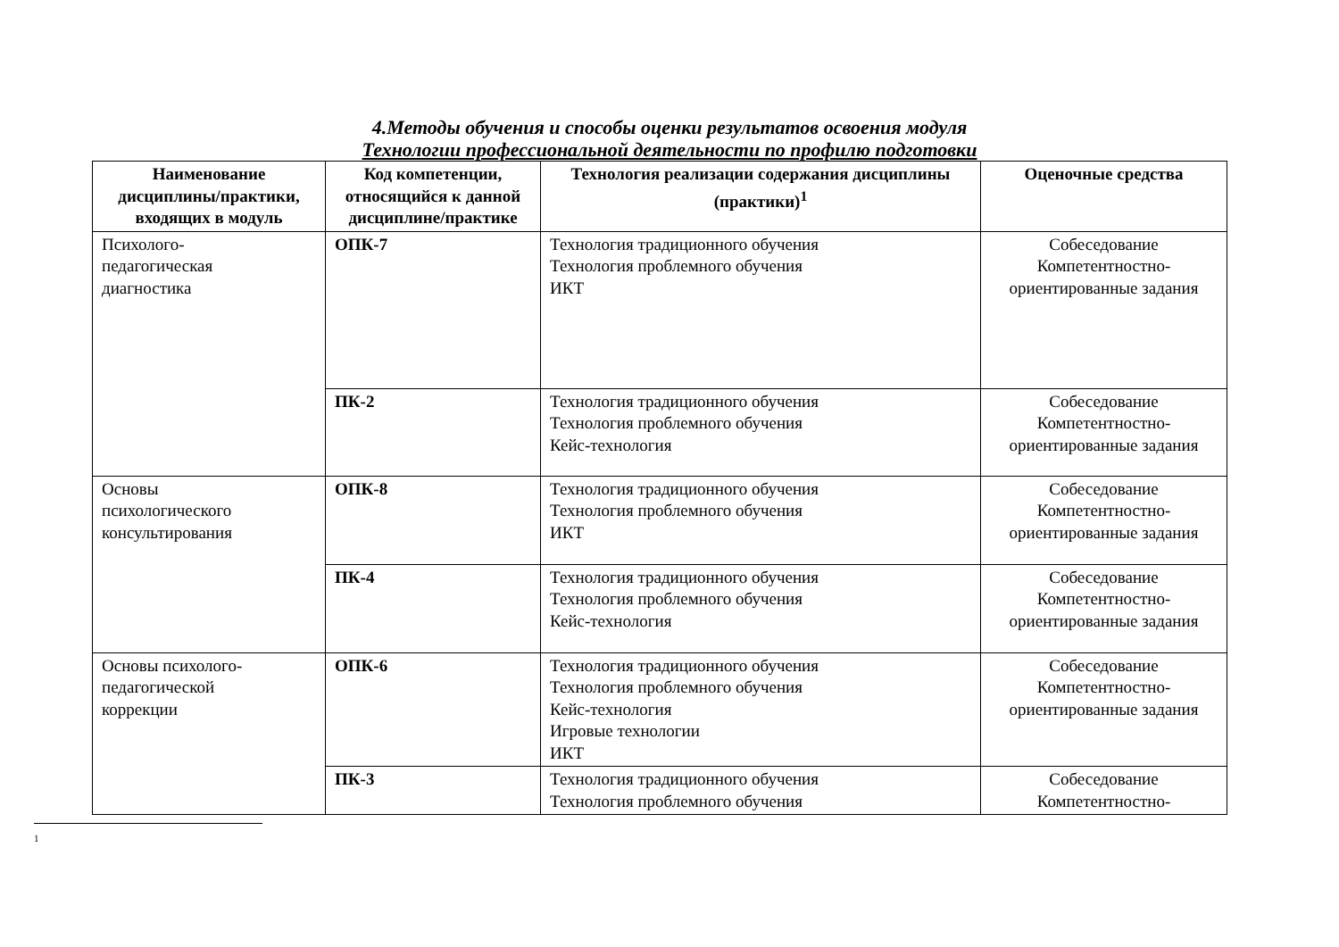4.Методы обучения и способы оценки результатов освоения модуля
Технологии профессиональной деятельности по профилю подготовки
| Наименование дисциплины/практики, входящих в модуль | Код компетенции, относящийся к данной дисциплине/практике | Технология реализации содержания дисциплины (практики)<sup>1</sup> | Оценочные средства |
| --- | --- | --- | --- |
| Психолого- педагогическая диагностика | ОПК-7 | Технология традиционного обучения Технология проблемного обучения ИКТ | Собеседование Компетентностно-ориентированные задания |
| | ПК-2 | Технология традиционного обучения Технология проблемного обучения Кейс-технология | Собеседование Компетентностно-ориентированные задания |
| Основы психологического консультирования | ОПК-8 | Технология традиционного обучения Технология проблемного обучения ИКТ | Собеседование Компетентностно-ориентированные задания |
| | ПК-4 | Технология традиционного обучения Технология проблемного обучения Кейс-технология | Собеседование Компетентностно-ориентированные задания |
| Основы психолого- педагогической коррекции | ОПК-6 | Технология традиционного обучения Технология проблемного обучения Кейс-технология Игровые технологии ИКТ | Собеседование Компетентностно-ориентированные задания |
| | ПК-3 | Технология традиционного обучения Технология проблемного обучения | Собеседование Компетентностно- |
1